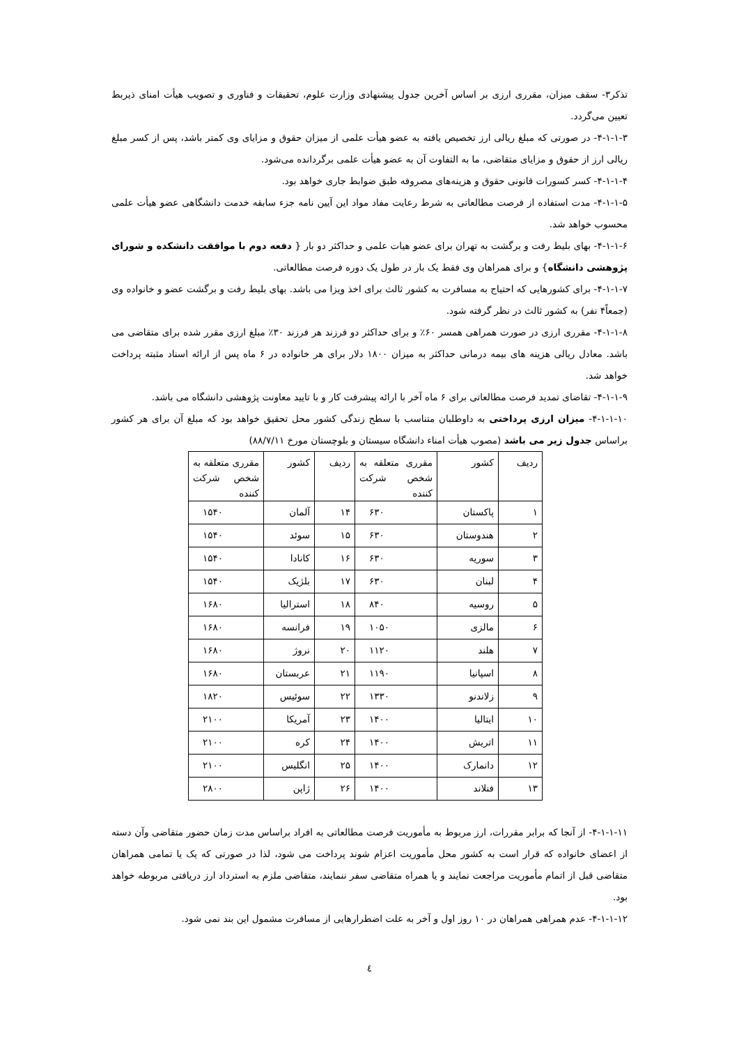تذکر۳- سقف میزان، مقرری ارزی بر اساس آخرین جدول پیشنهادی وزارت علوم، تحقیقات و فناوری و تصویب هیأت امنای ذیربط تعیین می‌گردد.
۴-۱-۱-۳- در صورتی که مبلغ ریالی ارز تخصیص یافته به عضو هیأت علمی از میزان حقوق و مزایای وی کمتر باشد، پس از کسر مبلغ ریالی ارز از حقوق و مزایای متقاضی، ما به التفاوت آن به عضو هیأت علمی برگردانده می‌شود.
۴-۱-۱-۴- کسر کسورات قانونی حقوق و هزینه‌های مصروفه طبق ضوابط جاری خواهد بود.
۴-۱-۱-۵- مدت استفاده از فرصت مطالعاتی به شرط رعایت مفاد مواد این آیین نامه جزء سابقه خدمت دانشگاهی عضو هیأت علمی محسوب خواهد شد.
۴-۱-۱-۶- بهای بلیط رفت و برگشت به تهران برای عضو هیات علمی و حداکثر دو بار { دفعه دوم با موافقت دانشکده و شورای پژوهشی دانشگاه} و برای همراهان وی فقط یک بار در طول یک دوره فرصت مطالعاتی.
۴-۱-۱-۷- برای کشورهایی که احتیاج به مسافرت به کشور ثالث برای اخذ ویزا می باشد. بهای بلیط رفت و برگشت عضو و خانواده وی (جمعاً۴ نفر) به کشور ثالث در نظر گرفته شود.
۴-۱-۱-۸- مقرری ارزی در صورت همراهی همسر ۶۰٪ و برای حداکثر دو فرزند هر فرزند ۳۰٪ مبلغ ارزی مقرر شده برای متقاضی می باشد. معادل ریالی هزینه های بیمه درمانی حداکثر به میزان ۱۸۰۰ دلار برای هر خانواده در ۶ ماه پس از ارائه اسناد مثبته پرداخت خواهد شد.
۴-۱-۱-۹- تقاضای تمدید فرصت مطالعاتی برای ۶ ماه آخر با ارائه پیشرفت کار و با تایید معاونت پژوهشی دانشگاه می باشد.
۴-۱-۱-۱۰- میزان ارزی پرداختی به داوطلبان متناسب با سطح زندگی کشور محل تحقیق خواهد بود که مبلغ آن برای هر کشور براساس جدول زیر می باشد (مصوب هیأت امناء دانشگاه سیستان و بلوچستان مورخ ۸۸/۷/۱۱)
| ردیف | کشور | مقرری متعلقه به شخص شرکت کننده | ردیف | کشور | مقرری متعلقه به شخص شرکت کننده |
| --- | --- | --- | --- | --- | --- |
| ۱ | پاکستان | ۶۳۰ | ۱۴ | آلمان | ۱۵۴۰ |
| ۲ | هندوستان | ۶۳۰ | ۱۵ | سوئد | ۱۵۴۰ |
| ۳ | سوریه | ۶۳۰ | ۱۶ | کانادا | ۱۵۴۰ |
| ۴ | لبنان | ۶۳۰ | ۱۷ | بلژیک | ۱۵۴۰ |
| ۵ | روسیه | ۸۴۰ | ۱۸ | استرالیا | ۱۶۸۰ |
| ۶ | مالزی | ۱۰۵۰ | ۱۹ | فرانسه | ۱۶۸۰ |
| ۷ | هلند | ۱۱۲۰ | ۲۰ | نروژ | ۱۶۸۰ |
| ۸ | اسپانیا | ۱۱۹۰ | ۲۱ | عربستان | ۱۶۸۰ |
| ۹ | زلاندنو | ۱۳۳۰ | ۲۲ | سوئیس | ۱۸۲۰ |
| ۱۰ | ایتالیا | ۱۴۰۰ | ۲۳ | آمریکا | ۲۱۰۰ |
| ۱۱ | اتریش | ۱۴۰۰ | ۲۴ | کره | ۲۱۰۰ |
| ۱۲ | دانمارک | ۱۴۰۰ | ۲۵ | انگلیس | ۲۱۰۰ |
| ۱۳ | فنلاند | ۱۴۰۰ | ۲۶ | ژاپن | ۲۸۰۰ |
۴-۱-۱-۱۱- از آنجا که برابر مقررات، ارز مربوط به مأموریت فرصت مطالعاتی به افراد براساس مدت زمان حضور متقاضی وآن دسته از اعضای خانواده که قرار است به کشور محل مأموریت اعزام شوند پرداخت می شود، لذا در صورتی که یک یا تمامی همراهان متقاضی قبل از اتمام مأموریت مراجعت نمایند و یا همراه متقاضی سفر ننمایند، متقاضی ملزم به استرداد ارز دریافتی مربوطه خواهد بود.
۴-۱-۱-۱۲- عدم همراهی همراهان در ۱۰ روز اول و آخر به علت اضطرارهایی از مسافرت مشمول این بند نمی شود.
٤